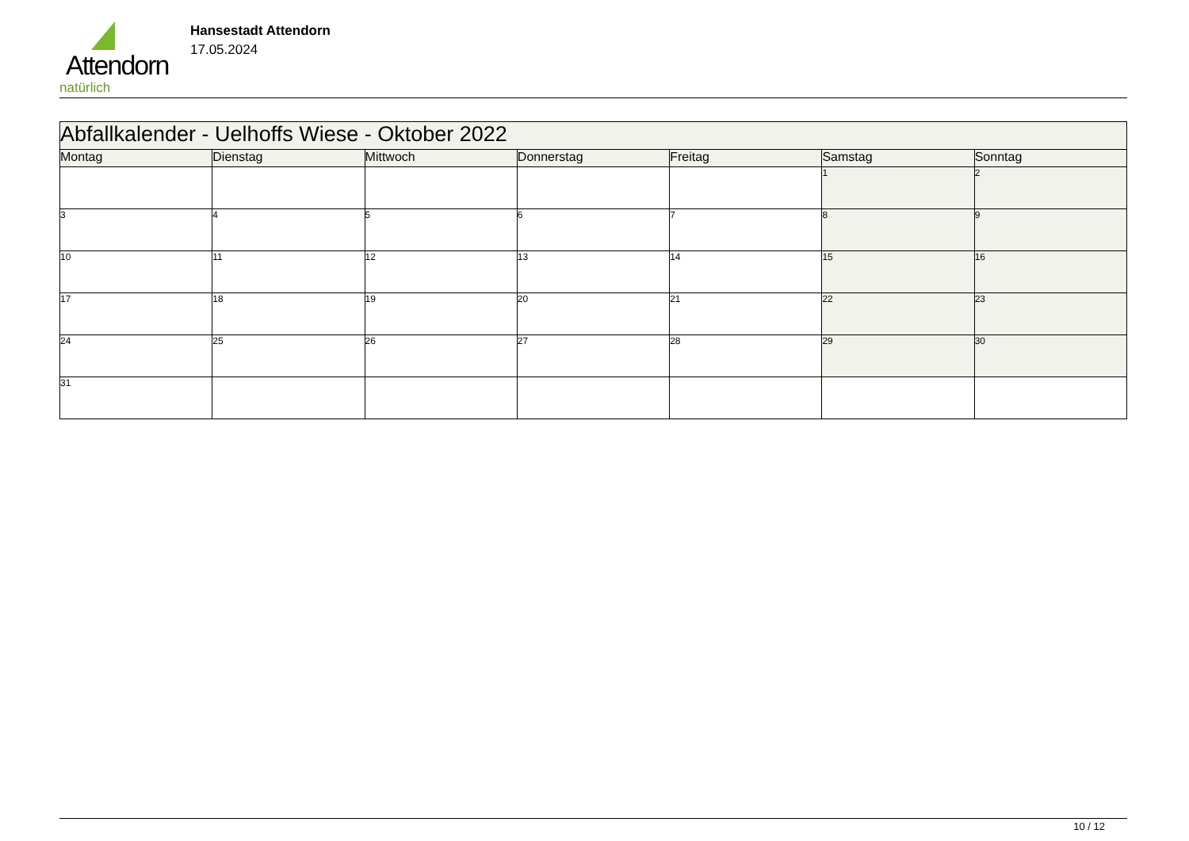Attendorn
natürlich
Hansestadt Attendorn
17.05.2024
| Abfallkalender - Uelhoffs Wiese - Oktober 2022 | | | | | | |
| Montag | Dienstag | Mittwoch | Donnerstag | Freitag | Samstag | Sonntag |
| | | | | | 1 | 2 |
| 3 | 4 | 5 | 6 | 7 | 8 | 9 |
| 10 | 11 | 12 | 13 | 14 | 15 | 16 |
| 17 | 18 | 19 | 20 | 21 | 22 | 23 |
| 24 | 25 | 26 | 27 | 28 | 29 | 30 |
| 31 | | | | | | |
10 / 12